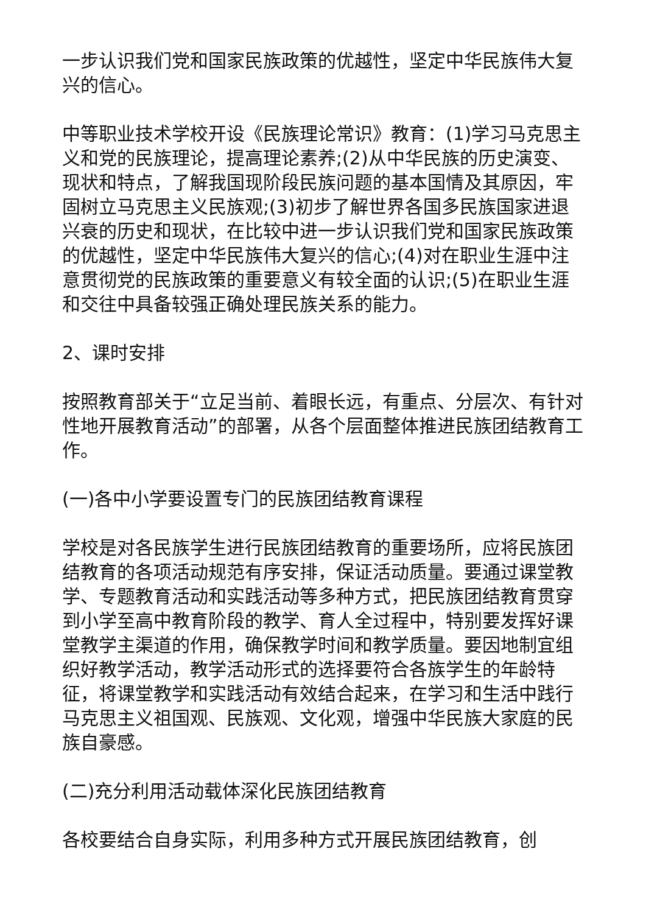一步认识我们党和国家民族政策的优越性，坚定中华民族伟大复兴的信心。
中等职业技术学校开设《民族理论常识》教育：(1)学习马克思主义和党的民族理论，提高理论素养;(2)从中华民族的历史演变、现状和特点，了解我国现阶段民族问题的基本国情及其原因，牢固树立马克思主义民族观;(3)初步了解世界各国多民族国家进退兴衰的历史和现状，在比较中进一步认识我们党和国家民族政策的优越性，坚定中华民族伟大复兴的信心;(4)对在职业生涯中注意贯彻党的民族政策的重要意义有较全面的认识;(5)在职业生涯和交往中具备较强正确处理民族关系的能力。
2、课时安排
按照教育部关于“立足当前、着眼长远，有重点、分层次、有针对性地开展教育活动”的部署，从各个层面整体推进民族团结教育工作。
(一)各中小学要设置专门的民族团结教育课程
学校是对各民族学生进行民族团结教育的重要场所，应将民族团结教育的各项活动规范有序安排，保证活动质量。要通过课堂教学、专题教育活动和实践活动等多种方式，把民族团结教育贯穿到小学至高中教育阶段的教学、育人全过程中，特别要发挥好课堂教学主渠道的作用，确保教学时间和教学质量。要因地制宜组织好教学活动，教学活动形式的选择要符合各族学生的年龄特征，将课堂教学和实践活动有效结合起来，在学习和生活中践行马克思主义祖国观、民族观、文化观，增强中华民族大家庭的民族自豪感。
(二)充分利用活动载体深化民族团结教育
各校要结合自身实际，利用多种方式开展民族团结教育，创